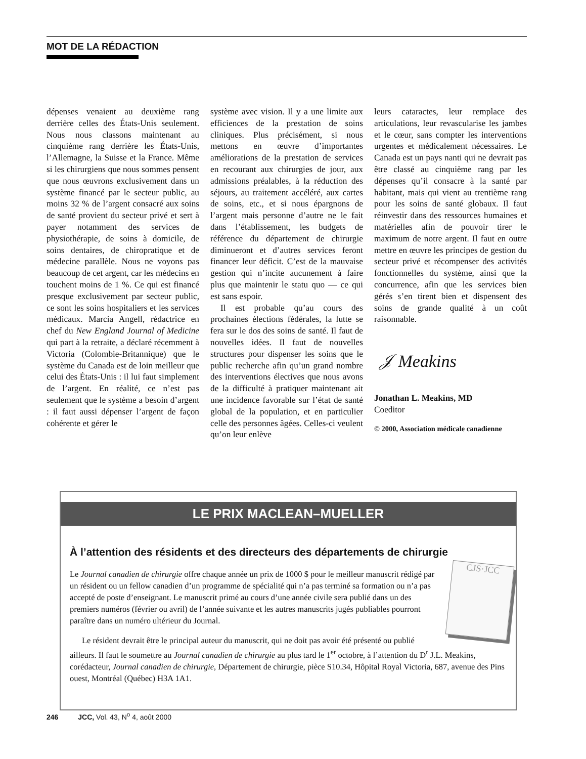MOT DE LA RÉDACTION
dépenses venaient au deuxième rang derrière celles des États-Unis seulement. Nous nous classons maintenant au cinquième rang derrière les États-Unis, l’Allemagne, la Suisse et la France. Même si les chirurgiens que nous sommes pensent que nous œuvrons exclusivement dans un système financé par le secteur public, au moins 32 % de l’argent consacré aux soins de santé provient du secteur privé et sert à payer notamment des services de physiothérapie, de soins à domicile, de soins dentaires, de chiropratique et de médecine parallèle. Nous ne voyons pas beaucoup de cet argent, car les médecins en touchent moins de 1 %. Ce qui est financé presque exclusivement par secteur public, ce sont les soins hospitaliers et les services médicaux. Marcia Angell, rédactrice en chef du New England Journal of Medicine qui part à la retraite, a déclaré récemment à Victoria (Colombie-Britannique) que le système du Canada est de loin meilleur que celui des États-Unis : il lui faut simplement de l’argent. En réalité, ce n’est pas seulement que le système a besoin d’argent : il faut aussi dépenser l’argent de façon cohérente et gérer le
système avec vision. Il y a une limite aux efficiences de la prestation de soins cliniques. Plus précisément, si nous mettons en œuvre d’importantes améliorations de la prestation de services en recourant aux chirurgies de jour, aux admissions préalables, à la réduction des séjours, au traitement accéléré, aux cartes de soins, etc., et si nous épargnons de l’argent mais personne d’autre ne le fait dans l’établissement, les budgets de référence du département de chirurgie diminueront et d’autres services feront financer leur déficit. C’est de la mauvaise gestion qui n’incite aucunement à faire plus que maintenir le statu quo — ce qui est sans espoir.
Il est probable qu’au cours des prochaines élections fédérales, la lutte se fera sur le dos des soins de santé. Il faut de nouvelles idées. Il faut de nouvelles structures pour dispenser les soins que le public recherche afin qu’un grand nombre des interventions électives que nous avons de la difficulté à pratiquer maintenant ait une incidence favorable sur l’état de santé global de la population, et en particulier celle des personnes âgées. Celles-ci veulent qu’on leur enlève
leurs cataractes, leur remplace des articulations, leur revascularise les jambes et le cœur, sans compter les interventions urgentes et médicalement nécessaires. Le Canada est un pays nanti qui ne devrait pas être classé au cinquième rang par les dépenses qu’il consacre à la santé par habitant, mais qui vient au trentième rang pour les soins de santé globaux. Il faut réinvestir dans des ressources humaines et matérielles afin de pouvoir tirer le maximum de notre argent. Il faut en outre mettre en œuvre les principes de gestion du secteur privé et récompenser des activités fonctionnelles du système, ainsi que la concurrence, afin que les services bien gérés s’en tirent bien et dispensent des soins de grande qualité à un coût raisonnable.
𝒥 Meakins
Jonathan L. Meakins, MD
Coeditor
© 2000, Association médicale canadienne
LE PRIX MACLEAN–MUELLER
À l’attention des résidents et des directeurs des départements de chirurgie
CJS·JCC
Le Journal canadien de chirurgie offre chaque année un prix de 1000 $ pour le meilleur manuscrit rédigé par un résident ou un fellow canadien d’un programme de spécialité qui n’a pas terminé sa formation ou n’a pas accepté de poste d’enseignant. Le manuscrit primé au cours d’une année civile sera publié dans un des premiers numéros (février ou avril) de l’année suivante et les autres manuscrits jugés publiables pourront paraître dans un numéro ultérieur du Journal.
Le résident devrait être le principal auteur du manuscrit, qui ne doit pas avoir été présenté ou publié ailleurs. Il faut le soumettre au Journal canadien de chirurgie au plus tard le 1<sup>er</sup> octobre, à l’attention du D<sup>r</sup> J.L. Meakins, corédacteur, Journal canadien de chirurgie, Département de chirurgie, pièce S10.34, Hôpital Royal Victoria, 687, avenue des Pins ouest, Montréal (Québec) H3A 1A1.
246 JCC, Vol. 43, N<sup>o</sup> 4, août 2000